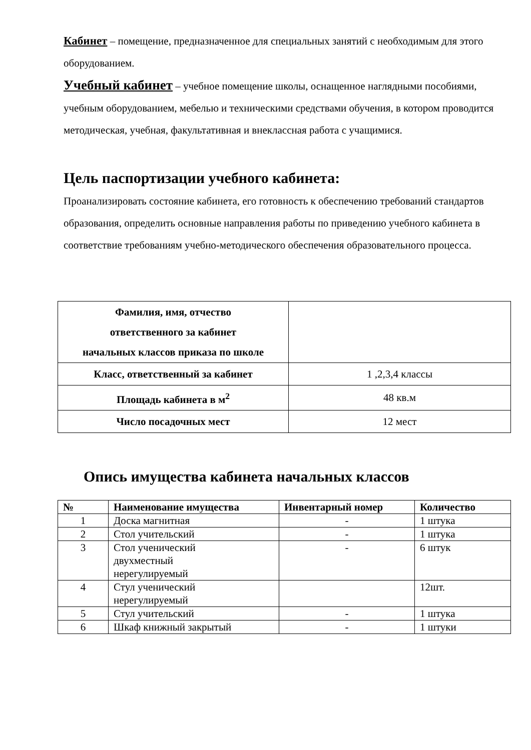Кабинет – помещение, предназначенное для специальных занятий с необходимым для этого оборудованием.
Учебный кабинет – учебное помещение школы, оснащенное наглядными пособиями, учебным оборудованием, мебелью и техническими средствами обучения, в котором проводится методическая, учебная, факультативная и внеклассная работа с учащимися.
Цель паспортизации учебного кабинета:
Проанализировать состояние кабинета, его готовность к обеспечению требований стандартов образования, определить основные направления работы по приведению учебного кабинета в соответствие требованиям учебно-методического обеспечения образовательного процесса.
| Фамилия, имя, отчество ответственного за кабинет начальных классов приказа по школе | |
| Класс, ответственный за кабинет | 1 ,2,3,4 классы |
| Площадь кабинета в м<sup>2</sup> | 48 кв.м |
| Число посадочных мест | 12 мест |
Опись имущества кабинета начальных классов
| № | Наименование имущества | Инвентарный номер | Количество |
| --- | --- | --- | --- |
| 1 | Доска магнитная | - | 1 штука |
| 2 | Стол учительский | - | 1 штука |
| 3 | Стол ученический двухместный нерегулируемый | - | 6 штук |
| 4 | Стул ученический нерегулируемый | | 12шт. |
| 5 | Стул учительский | - | 1 штука |
| 6 | Шкаф книжный закрытый | - | 1 штуки |